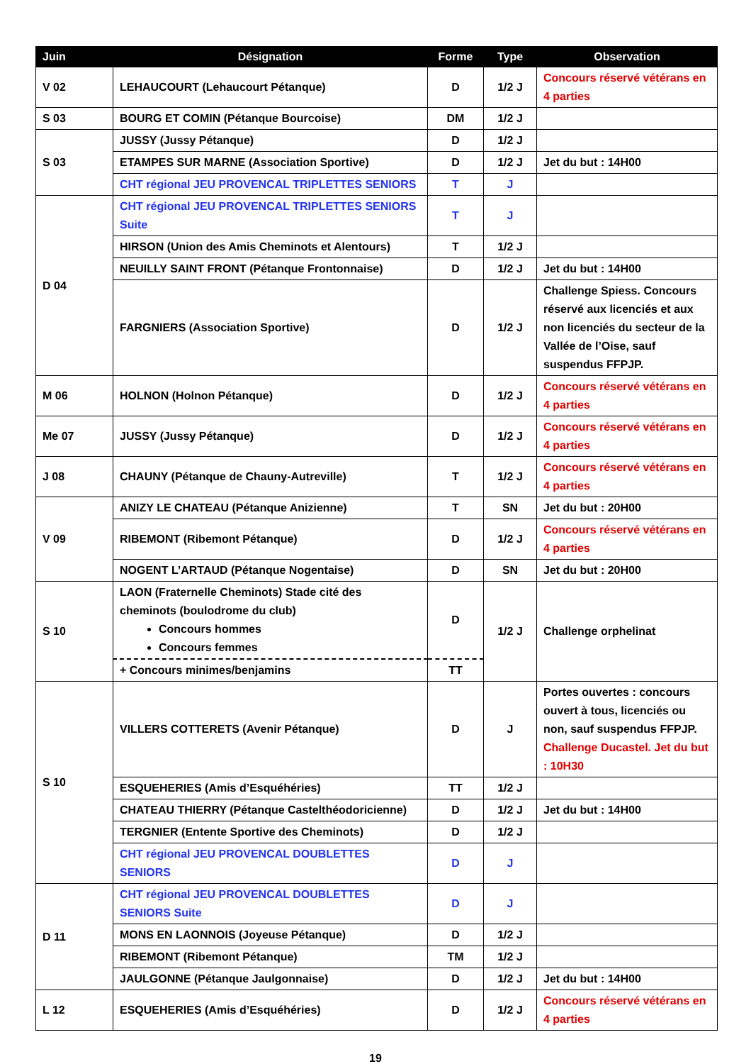| Juin | Désignation | Forme | Type | Observation |
| --- | --- | --- | --- | --- |
| V 02 | LEHAUCOURT (Lehaucourt Pétanque) | D | 1/2 J | Concours réservé vétérans en 4 parties |
| S 03 | BOURG ET COMIN (Pétanque Bourcoise) | DM | 1/2 J | |
| S 03 | JUSSY (Jussy Pétanque) | D | 1/2 J | |
| | ETAMPES SUR MARNE (Association Sportive) | D | 1/2 J | Jet du but : 14H00 |
| | CHT régional JEU PROVENCAL TRIPLETTES SENIORS | T | J | |
| D 04 | CHT régional JEU PROVENCAL TRIPLETTES SENIORS Suite | T | J | |
| | HIRSON (Union des Amis Cheminots et Alentours) | T | 1/2 J | |
| | NEUILLY SAINT FRONT (Pétanque Frontonnaise) | D | 1/2 J | Jet du but : 14H00 |
| | FARGNIERS (Association Sportive) | D | 1/2 J | Challenge Spiess. Concours réservé aux licenciés et aux non licenciés du secteur de la Vallée de l’Oise, sauf suspendus FFPJP. |
| M 06 | HOLNON (Holnon Pétanque) | D | 1/2 J | Concours réservé vétérans en 4 parties |
| Me 07 | JUSSY (Jussy Pétanque) | D | 1/2 J | Concours réservé vétérans en 4 parties |
| J 08 | CHAUNY (Pétanque de Chauny-Autreville) | T | 1/2 J | Concours réservé vétérans en 4 parties |
| V 09 | ANIZY LE CHATEAU (Pétanque Anizienne) | T | SN | Jet du but : 20H00 |
| | RIBEMONT (Ribemont Pétanque) | D | 1/2 J | Concours réservé vétérans en 4 parties |
| | NOGENT L’ARTAUD (Pétanque Nogentaise) | D | SN | Jet du but : 20H00 |
| S 10 | LAON (Fraternelle Cheminots) Stade cité des cheminots (boulodrome du club) Concours hommes Concours femmes | D | 1/2 J | Challenge orphelinat |
| | + Concours minimes/benjamins | TT | | |
| S 10 | VILLERS COTTERETS (Avenir Pétanque) | D | J | Portes ouvertes : concours ouvert à tous, licenciés ou non, sauf suspendus FFPJP. Challenge Ducastel. Jet du but : 10H30 |
| | ESQUEHERIES (Amis d’Esquéhéries) | TT | 1/2 J | |
| | CHATEAU THIERRY (Pétanque Castelthéodoricienne) | D | 1/2 J | Jet du but : 14H00 |
| | TERGNIER (Entente Sportive des Cheminots) | D | 1/2 J | |
| | CHT régional JEU PROVENCAL DOUBLETTES SENIORS | D | J | |
| D 11 | CHT régional JEU PROVENCAL DOUBLETTES SENIORS Suite | D | J | |
| | MONS EN LAONNOIS (Joyeuse Pétanque) | D | 1/2 J | |
| | RIBEMONT (Ribemont Pétanque) | TM | 1/2 J | |
| | JAULGONNE (Pétanque Jaulgonnaise) | D | 1/2 J | Jet du but : 14H00 |
| L 12 | ESQUEHERIES (Amis d’Esquéhéries) | D | 1/2 J | Concours réservé vétérans en 4 parties |
19